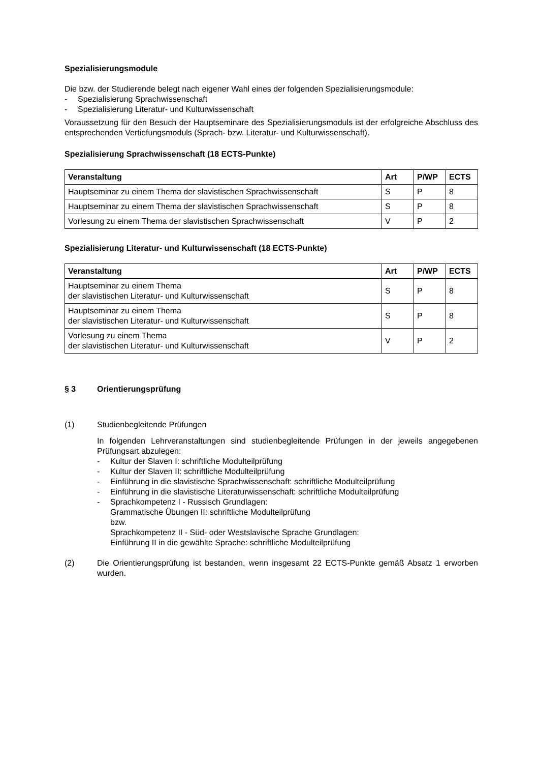Spezialisierungsmodule
Die bzw. der Studierende belegt nach eigener Wahl eines der folgenden Spezialisierungsmodule:
- Spezialisierung Sprachwissenschaft
- Spezialisierung Literatur- und Kulturwissenschaft
Voraussetzung für den Besuch der Hauptseminare des Spezialisierungsmoduls ist der erfolgreiche Abschluss des entsprechenden Vertiefungsmoduls (Sprach- bzw. Literatur- und Kulturwissenschaft).
Spezialisierung Sprachwissenschaft (18 ECTS-Punkte)
| Veranstaltung | Art | P/WP | ECTS |
| --- | --- | --- | --- |
| Hauptseminar zu einem Thema der slavistischen Sprachwissenschaft | S | P | 8 |
| Hauptseminar zu einem Thema der slavistischen Sprachwissenschaft | S | P | 8 |
| Vorlesung zu einem Thema der slavistischen Sprachwissenschaft | V | P | 2 |
Spezialisierung Literatur- und Kulturwissenschaft (18 ECTS-Punkte)
| Veranstaltung | Art | P/WP | ECTS |
| --- | --- | --- | --- |
| Hauptseminar zu einem Thema der slavistischen Literatur- und Kulturwissenschaft | S | P | 8 |
| Hauptseminar zu einem Thema der slavistischen Literatur- und Kulturwissenschaft | S | P | 8 |
| Vorlesung zu einem Thema der slavistischen Literatur- und Kulturwissenschaft | V | P | 2 |
§ 3 Orientierungsprüfung
(1) Studienbegleitende Prüfungen
In folgenden Lehrveranstaltungen sind studienbegleitende Prüfungen in der jeweils angegebenen Prüfungsart abzulegen:
- Kultur der Slaven I: schriftliche Modulteilprüfung
- Kultur der Slaven II: schriftliche Modulteilprüfung
- Einführung in die slavistische Sprachwissenschaft: schriftliche Modulteilprüfung
- Einführung in die slavistische Literaturwissenschaft: schriftliche Modulteilprüfung
- Sprachkompetenz I - Russisch Grundlagen:
Grammatische Übungen II: schriftliche Modulteilprüfung
bzw.
Sprachkompetenz II - Süd- oder Westslavische Sprache Grundlagen:
Einführung II in die gewählte Sprache: schriftliche Modulteilprüfung
(2) Die Orientierungsprüfung ist bestanden, wenn insgesamt 22 ECTS-Punkte gemäß Absatz 1 erworben wurden.